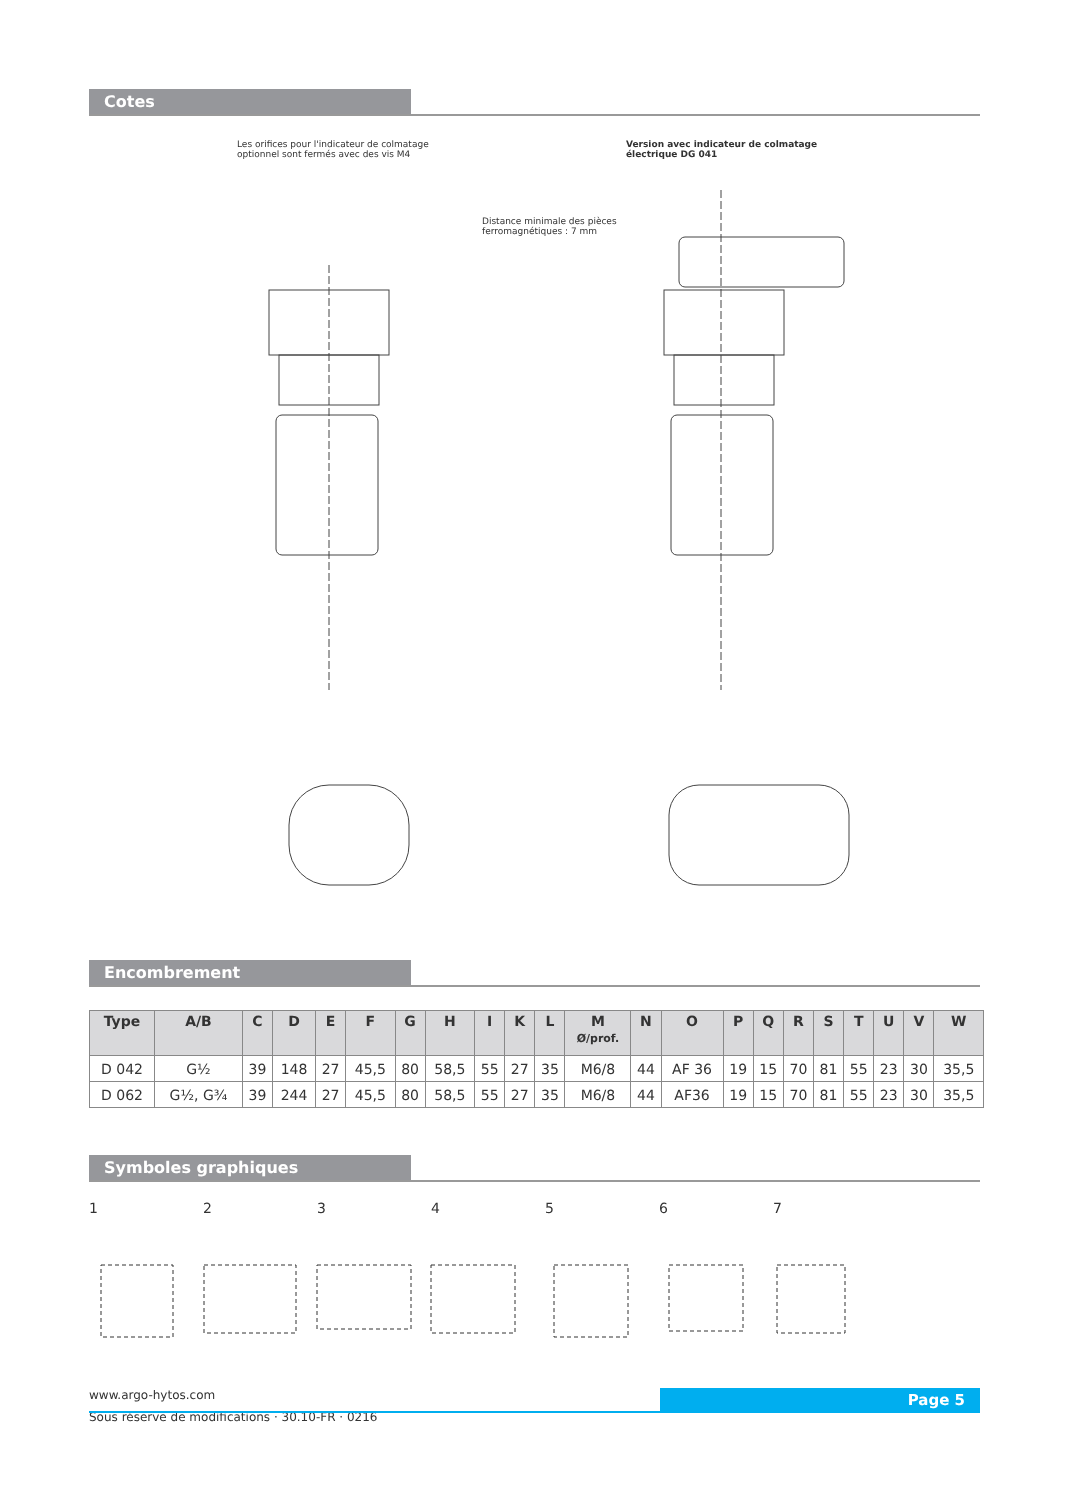Cotes
Les orifices pour l'indicateur de colmatage
optionnel sont fermés avec des vis M4
Version avec indicateur de colmatage
électrique DG 041
Distance minimale des pièces
ferromagnétiques : 7 mm
Encombrement
| Type | A/B | C | D | E | F | G | H | I | K | L | M Ø/prof. | N | O | P | Q | R | S | T | U | V | W |
| --- | --- | --- | --- | --- | --- | --- | --- | --- | --- | --- | --- | --- | --- | --- | --- | --- | --- | --- | --- | --- | --- |
| D 042 | G½ | 39 | 148 | 27 | 45,5 | 80 | 58,5 | 55 | 27 | 35 | M6/8 | 44 | AF 36 | 19 | 15 | 70 | 81 | 55 | 23 | 30 | 35,5 |
| D 062 | G½, G¾ | 39 | 244 | 27 | 45,5 | 80 | 58,5 | 55 | 27 | 35 | M6/8 | 44 | AF36 | 19 | 15 | 70 | 81 | 55 | 23 | 30 | 35,5 |
Symboles graphiques
1 2 3 4 5 6 7
www.argo-hytos.com
Sous réserve de modifications · 30.10-FR · 0216
Page 5